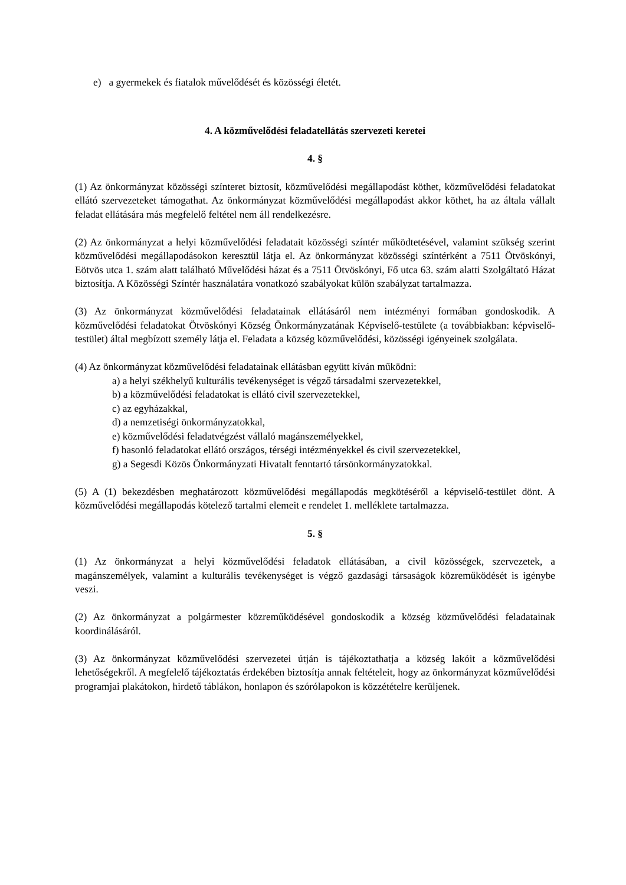e) a gyermekek és fiatalok művelődését és közösségi életét.
4. A közművelődési feladatellátás szervezeti keretei
4. §
(1) Az önkormányzat közösségi színteret biztosít, közművelődési megállapodást köthet, közművelődési feladatokat ellátó szervezeteket támogathat. Az önkormányzat közművelődési megállapodást akkor köthet, ha az általa vállalt feladat ellátására más megfelelő feltétel nem áll rendelkezésre.
(2) Az önkormányzat a helyi közművelődési feladatait közösségi színtér működtetésével, valamint szükség szerint közművelődési megállapodásokon keresztül látja el. Az önkormányzat közösségi színtérként a 7511 Ötvöskónyi, Eötvös utca 1. szám alatt található Művelődési házat és a 7511 Ötvöskónyi, Fő utca 63. szám alatti Szolgáltató Házat biztosítja. A Közösségi Színtér használatára vonatkozó szabályokat külön szabályzat tartalmazza.
(3) Az önkormányzat közművelődési feladatainak ellátásáról nem intézményi formában gondoskodik. A közművelődési feladatokat Ötvöskónyi Község Önkormányzatának Képviselő-testülete (a továbbiakban: képviselő-testület) által megbízott személy látja el. Feladata a község közművelődési, közösségi igényeinek szolgálata.
(4) Az önkormányzat közművelődési feladatainak ellátásban együtt kíván működni:
a) a helyi székhelyű kulturális tevékenységet is végző társadalmi szervezetekkel,
b) a közművelődési feladatokat is ellátó civil szervezetekkel,
c) az egyházakkal,
d) a nemzetiségi önkormányzatokkal,
e) közművelődési feladatvégzést vállaló magánszemélyekkel,
f) hasonló feladatokat ellátó országos, térségi intézményekkel és civil szervezetekkel,
g) a Segesdi Közös Önkormányzati Hivatalt fenntartó társönkormányzatokkal.
(5) A (1) bekezdésben meghatározott közművelődési megállapodás megkötéséről a képviselő-testület dönt. A közművelődési megállapodás kötelező tartalmi elemeit e rendelet 1. melléklete tartalmazza.
5. §
(1) Az önkormányzat a helyi közművelődési feladatok ellátásában, a civil közösségek, szervezetek, a magánszemélyek, valamint a kulturális tevékenységet is végző gazdasági társaságok közreműködését is igénybe veszi.
(2) Az önkormányzat a polgármester közreműködésével gondoskodik a község közművelődési feladatainak koordinálásáról.
(3) Az önkormányzat közművelődési szervezetei útján is tájékoztathatja a község lakóit a közművelődési lehetőségekről. A megfelelő tájékoztatás érdekében biztosítja annak feltételeit, hogy az önkormányzat közművelődési programjai plakátokon, hirdető táblákon, honlapon és szórólapokon is közzétételre kerüljenek.